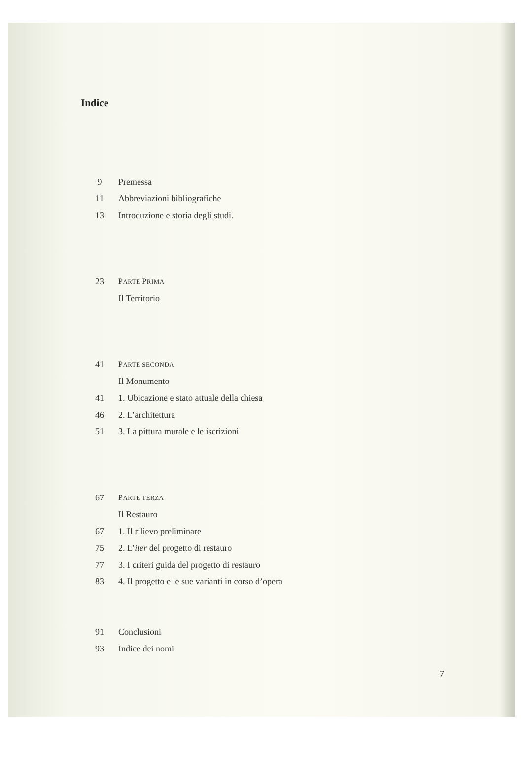Indice
9 Premessa
11 Abbreviazioni bibliografiche
13 Introduzione e storia degli studi.
23 PARTE PRIMA
Il Territorio
41 PARTE SECONDA
Il Monumento
41 1. Ubicazione e stato attuale della chiesa
46 2. L’architettura
51 3. La pittura murale e le iscrizioni
67 PARTE TERZA
Il Restauro
67 1. Il rilievo preliminare
75 2. L’iter del progetto di restauro
77 3. I criteri guida del progetto di restauro
83 4. Il progetto e le sue varianti in corso d’opera
91 Conclusioni
93 Indice dei nomi
7